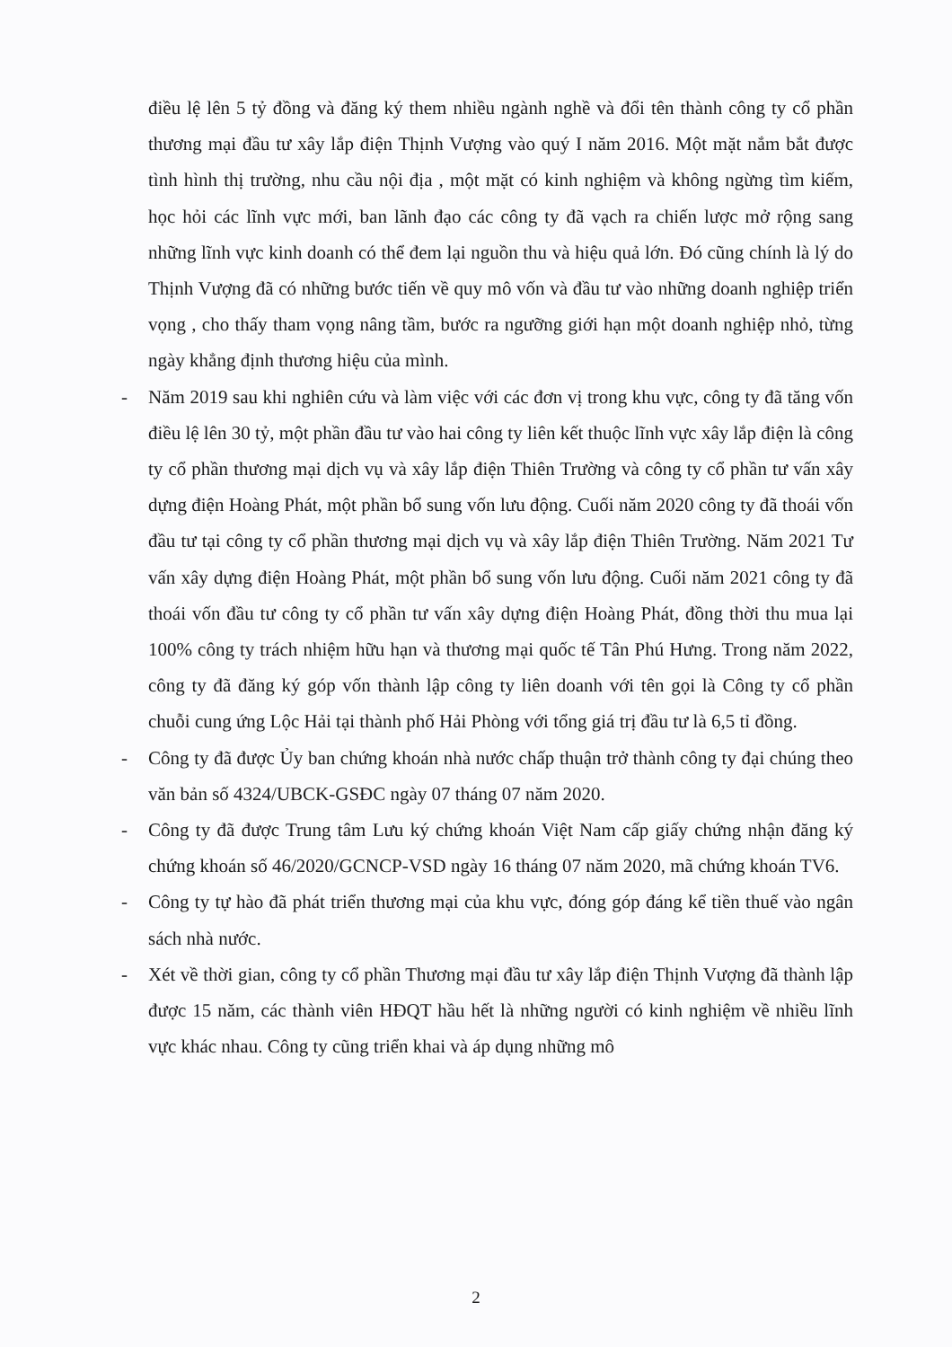điều lệ lên 5 tỷ đồng và đăng ký them nhiều ngành nghề và đổi tên thành công ty cổ phần thương mại đầu tư xây lắp điện Thịnh Vượng vào quý I năm 2016. Một mặt nắm bắt được tình hình thị trường, nhu cầu nội địa , một mặt có kinh nghiệm và không ngừng tìm kiếm, học hỏi các lĩnh vực mới, ban lãnh đạo các công ty đã vạch ra chiến lược mở rộng sang những lĩnh vực kinh doanh có thể đem lại nguồn thu và hiệu quả lớn. Đó cũng chính là lý do Thịnh Vượng đã có những bước tiến về quy mô vốn và đầu tư vào những doanh nghiệp triển vọng , cho thấy tham vọng nâng tầm, bước ra ngưỡng giới hạn một doanh nghiệp nhỏ, từng ngày khẳng định thương hiệu của mình.
- Năm 2019 sau khi nghiên cứu và làm việc với các đơn vị trong khu vực, công ty đã tăng vốn điều lệ lên 30 tỷ, một phần đầu tư vào hai công ty liên kết thuộc lĩnh vực xây lắp điện là công ty cổ phần thương mại dịch vụ và xây lắp điện Thiên Trường và công ty cổ phần tư vấn xây dựng điện Hoàng Phát, một phần bổ sung vốn lưu động. Cuối năm 2020 công ty đã thoái vốn đầu tư tại công ty cổ phần thương mại dịch vụ và xây lắp điện Thiên Trường. Năm 2021 Tư vấn xây dựng điện Hoàng Phát, một phần bổ sung vốn lưu động. Cuối năm 2021 công ty đã thoái vốn đầu tư công ty cổ phần tư vấn xây dựng điện Hoàng Phát, đồng thời thu mua lại 100% công ty trách nhiệm hữu hạn và thương mại quốc tế Tân Phú Hưng. Trong năm 2022, công ty đã đăng ký góp vốn thành lập công ty liên doanh với tên gọi là Công ty cổ phần chuỗi cung ứng Lộc Hải tại thành phố Hải Phòng với tổng giá trị đầu tư là 6,5 tỉ đồng.
- Công ty đã được Ủy ban chứng khoán nhà nước chấp thuận trở thành công ty đại chúng theo văn bản số 4324/UBCK-GSĐC ngày 07 tháng 07 năm 2020.
- Công ty đã được Trung tâm Lưu ký chứng khoán Việt Nam cấp giấy chứng nhận đăng ký chứng khoán số 46/2020/GCNCP-VSD ngày 16 tháng 07 năm 2020, mã chứng khoán TV6.
- Công ty tự hào đã phát triển thương mại của khu vực, đóng góp đáng kể tiền thuế vào ngân sách nhà nước.
- Xét về thời gian, công ty cổ phần Thương mại đầu tư xây lắp điện Thịnh Vượng đã thành lập được 15 năm, các thành viên HĐQT hầu hết là những người có kinh nghiệm về nhiều lĩnh vực khác nhau. Công ty cũng triển khai và áp dụng những mô
2